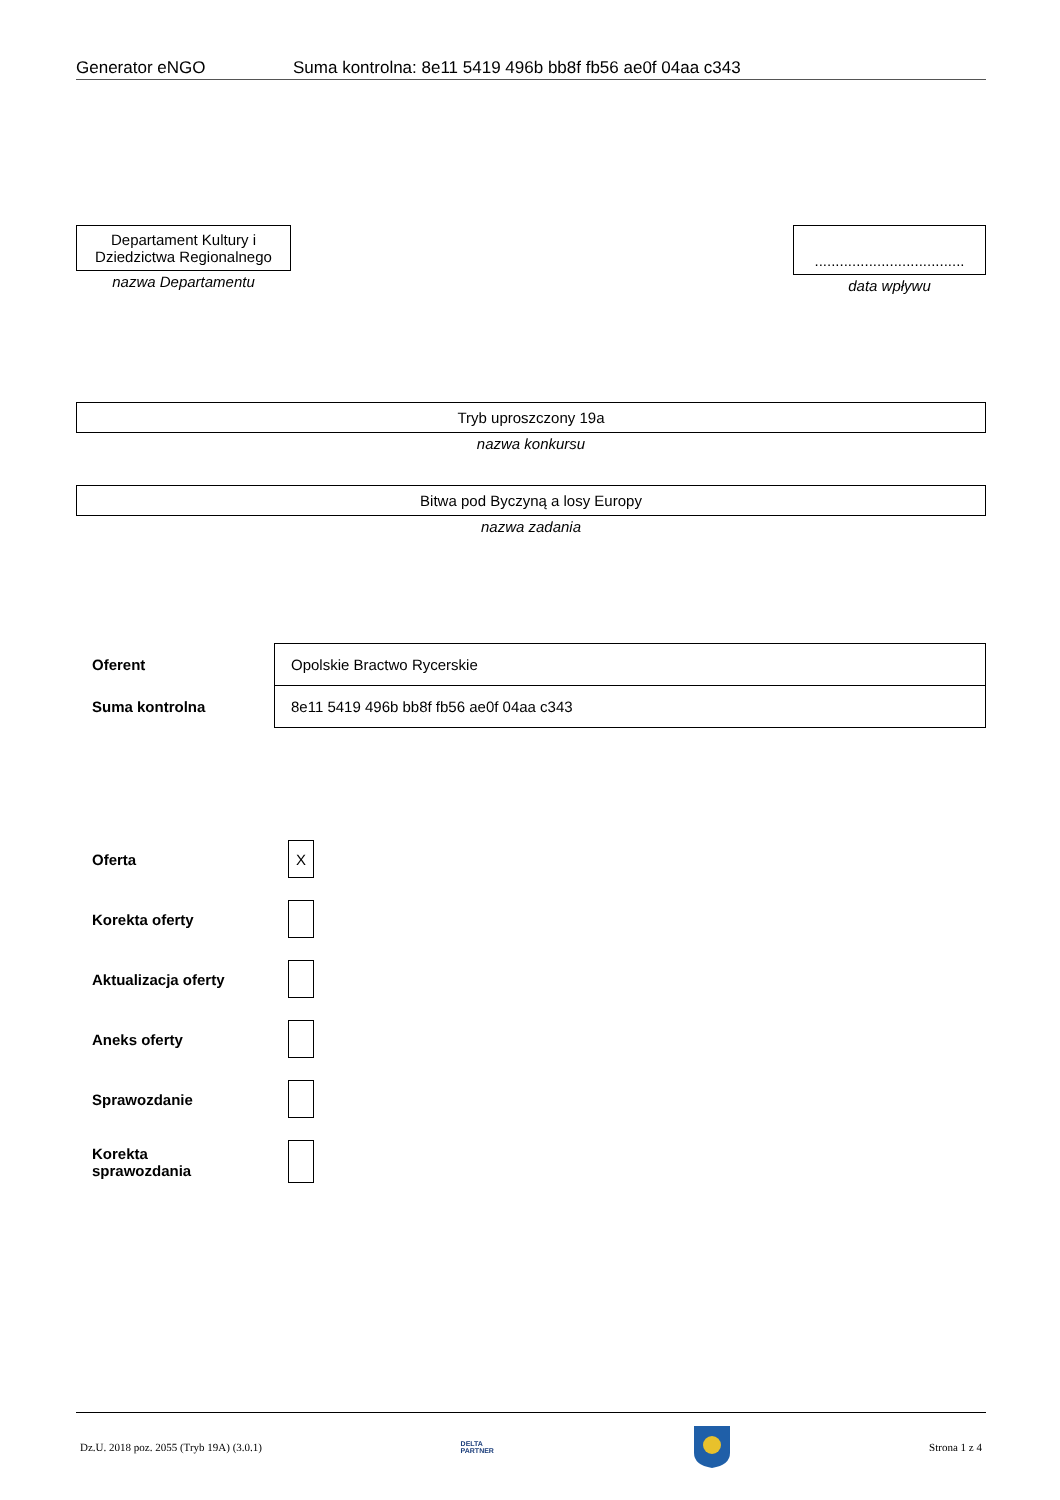Generator eNGO Suma kontrolna: 8e11 5419 496b bb8f fb56 ae0f 04aa c343
Departament Kultury i Dziedzictwa Regionalnego
nazwa Departamentu
....................................
data wpływu
Tryb uproszczony 19a
nazwa konkursu
Bitwa pod Byczyną a losy Europy
nazwa zadania
| Oferent | Opolskie Bractwo Rycerskie |
| Suma kontrolna | 8e11 5419 496b bb8f fb56 ae0f 04aa c343 |
| Oferta | X |
| Korekta oferty | |
| Aktualizacja oferty | |
| Aneks oferty | |
| Sprawozdanie | |
| Korekta sprawozdania | |
Dz.U. 2018 poz. 2055 (Tryb 19A) (3.0.1) DELTA
PARTNER Strona 1 z 4